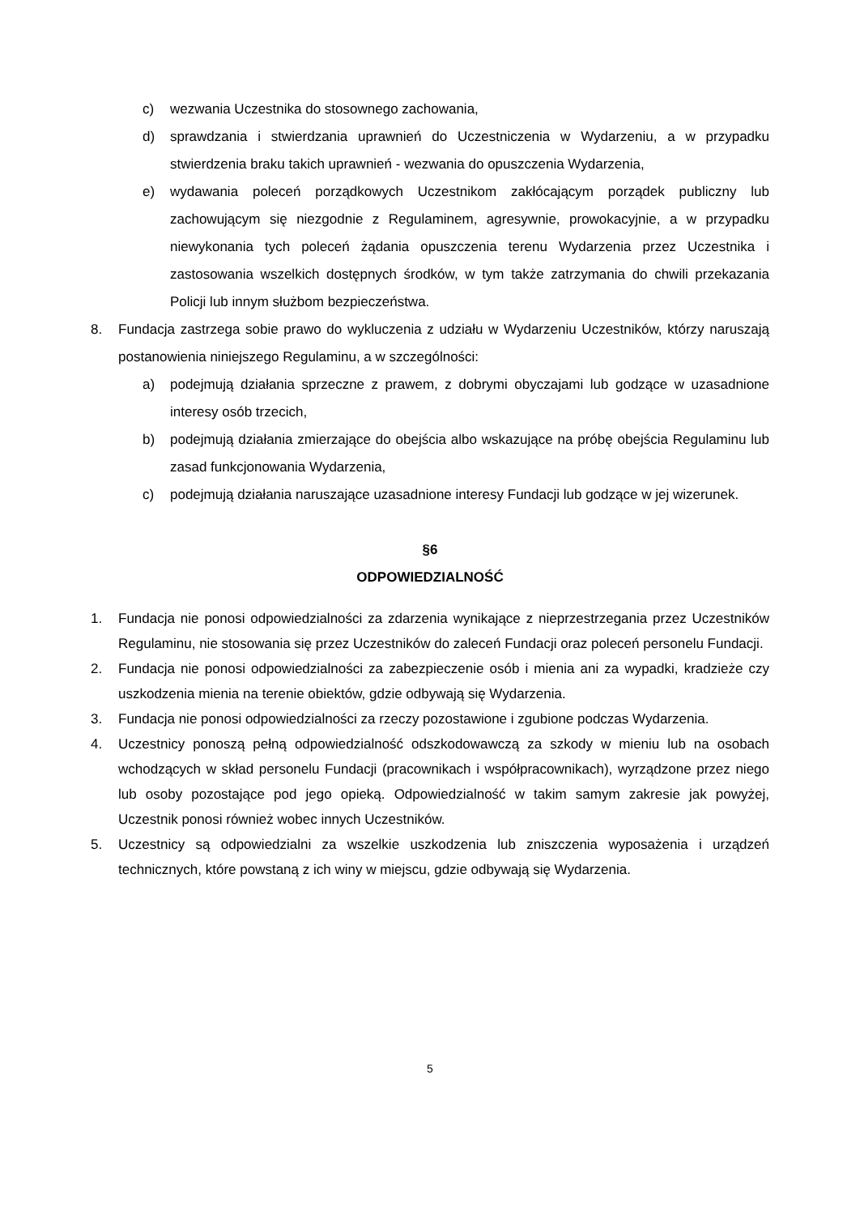c) wezwania Uczestnika do stosownego zachowania,
d) sprawdzania i stwierdzania uprawnień do Uczestniczenia w Wydarzeniu, a w przypadku stwierdzenia braku takich uprawnień - wezwania do opuszczenia Wydarzenia,
e) wydawania poleceń porządkowych Uczestnikom zakłócającym porządek publiczny lub zachowującym się niezgodnie z Regulaminem, agresywnie, prowokacyjnie, a w przypadku niewykonania tych poleceń żądania opuszczenia terenu Wydarzenia przez Uczestnika i zastosowania wszelkich dostępnych środków, w tym także zatrzymania do chwili przekazania Policji lub innym służbom bezpieczeństwa.
8. Fundacja zastrzega sobie prawo do wykluczenia z udziału w Wydarzeniu Uczestników, którzy naruszają postanowienia niniejszego Regulaminu, a w szczególności:
a) podejmują działania sprzeczne z prawem, z dobrymi obyczajami lub godzące w uzasadnione interesy osób trzecich,
b) podejmują działania zmierzające do obejścia albo wskazujące na próbę obejścia Regulaminu lub zasad funkcjonowania Wydarzenia,
c) podejmują działania naruszające uzasadnione interesy Fundacji lub godzące w jej wizerunek.
§6
ODPOWIEDZIALNOŚĆ
1. Fundacja nie ponosi odpowiedzialności za zdarzenia wynikające z nieprzestrzegania przez Uczestników Regulaminu, nie stosowania się przez Uczestników do zaleceń Fundacji oraz poleceń personelu Fundacji.
2. Fundacja nie ponosi odpowiedzialności za zabezpieczenie osób i mienia ani za wypadki, kradzieże czy uszkodzenia mienia na terenie obiektów, gdzie odbywają się Wydarzenia.
3. Fundacja nie ponosi odpowiedzialności za rzeczy pozostawione i zgubione podczas Wydarzenia.
4. Uczestnicy ponoszą pełną odpowiedzialność odszkodowawczą za szkody w mieniu lub na osobach wchodzących w skład personelu Fundacji (pracownikach i współpracownikach), wyrządzone przez niego lub osoby pozostające pod jego opieką. Odpowiedzialność w takim samym zakresie jak powyżej, Uczestnik ponosi również wobec innych Uczestników.
5. Uczestnicy są odpowiedzialni za wszelkie uszkodzenia lub zniszczenia wyposażenia i urządzeń technicznych, które powstaną z ich winy w miejscu, gdzie odbywają się Wydarzenia.
5